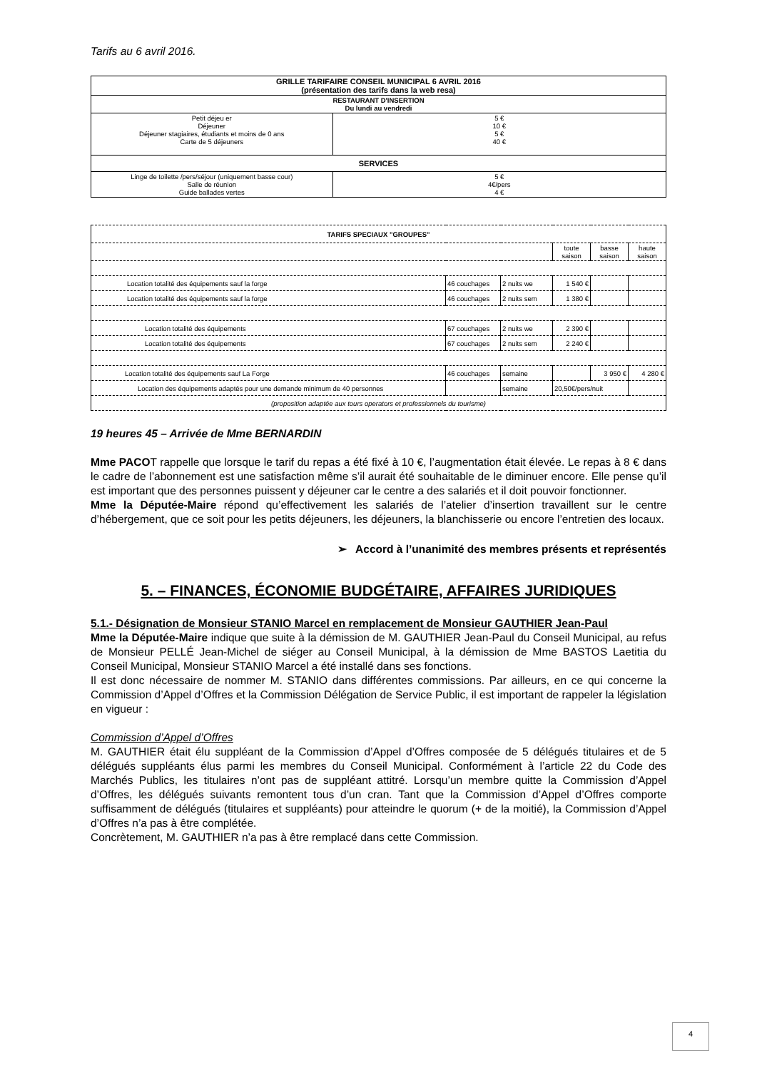Tarifs au 6 avril 2016.
| GRILLE TARIFAIRE CONSEIL MUNICIPAL 6 AVRIL 2016 (présentation des tarifs dans la web resa) | |
| RESTAURANT D'INSERTION Du lundi au vendredi | |
| Petit déjeu er Déjeuner Déjeuner stagiaires, étudiants et moins de 0 ans Carte de 5 déjeuners | 5 € 10 € 5 € 40 € |
| SERVICES | |
| Linge de toilette /pers/séjour (uniquement basse cour) Salle de réunion Guide ballades vertes | 5 € 4€/pers 4 € |
| TARIFS SPECIAUX "GROUPES" | | | | | |
| | | | toute saison | basse saison | haute saison |
| Location totalité des équipements sauf la forge | 46 couchages | 2 nuits we | 1 540 € | | |
| Location totalité des équipements sauf la forge | 46 couchages | 2 nuits sem | 1 380 € | | |
| Location totalité des équipements | 67 couchages | 2 nuits we | 2 390 € | | |
| Location totalité des équipements | 67 couchages | 2 nuits sem | 2 240 € | | |
| Location totalité des équipements sauf La Forge | 46 couchages | semaine | | 3 950 € | 4 280 € |
| Location des équipements adaptés pour une demande minimum de 40 personnes | | semaine | 20,50€/pers/nuit | | |
| (proposition adaptée aux tours operators et professionnels du tourisme) | | | | | |
19 heures 45 – Arrivée de Mme BERNARDIN
Mme PACOT rappelle que lorsque le tarif du repas a été fixé à 10 €, l’augmentation était élevée. Le repas à 8 € dans le cadre de l’abonnement est une satisfaction même s’il aurait été souhaitable de le diminuer encore. Elle pense qu’il est important que des personnes puissent y déjeuner car le centre a des salariés et il doit pouvoir fonctionner.
Mme la Députée-Maire répond qu’effectivement les salariés de l’atelier d’insertion travaillent sur le centre d’hébergement, que ce soit pour les petits déjeuners, les déjeuners, la blanchisserie ou encore l’entretien des locaux.
➢ Accord à l’unanimité des membres présents et représentés
5. – FINANCES, ÉCONOMIE BUDGÉTAIRE, AFFAIRES JURIDIQUES
5.1.- Désignation de Monsieur STANIO Marcel en remplacement de Monsieur GAUTHIER Jean-Paul
Mme la Députée-Maire indique que suite à la démission de M. GAUTHIER Jean-Paul du Conseil Municipal, au refus de Monsieur PELLÉ Jean-Michel de siéger au Conseil Municipal, à la démission de Mme BASTOS Laetitia du Conseil Municipal, Monsieur STANIO Marcel a été installé dans ses fonctions.
Il est donc nécessaire de nommer M. STANIO dans différentes commissions. Par ailleurs, en ce qui concerne la Commission d’Appel d’Offres et la Commission Délégation de Service Public, il est important de rappeler la législation en vigueur :
Commission d’Appel d’Offres
M. GAUTHIER était élu suppléant de la Commission d’Appel d’Offres composée de 5 délégués titulaires et de 5 délégués suppléants élus parmi les membres du Conseil Municipal. Conformément à l’article 22 du Code des Marchés Publics, les titulaires n’ont pas de suppléant attitré. Lorsqu’un membre quitte la Commission d’Appel d’Offres, les délégués suivants remontent tous d’un cran. Tant que la Commission d’Appel d’Offres comporte suffisamment de délégués (titulaires et suppléants) pour atteindre le quorum (+ de la moitié), la Commission d’Appel d’Offres n’a pas à être complétée.
Concrètement, M. GAUTHIER n’a pas à être remplacé dans cette Commission.
4